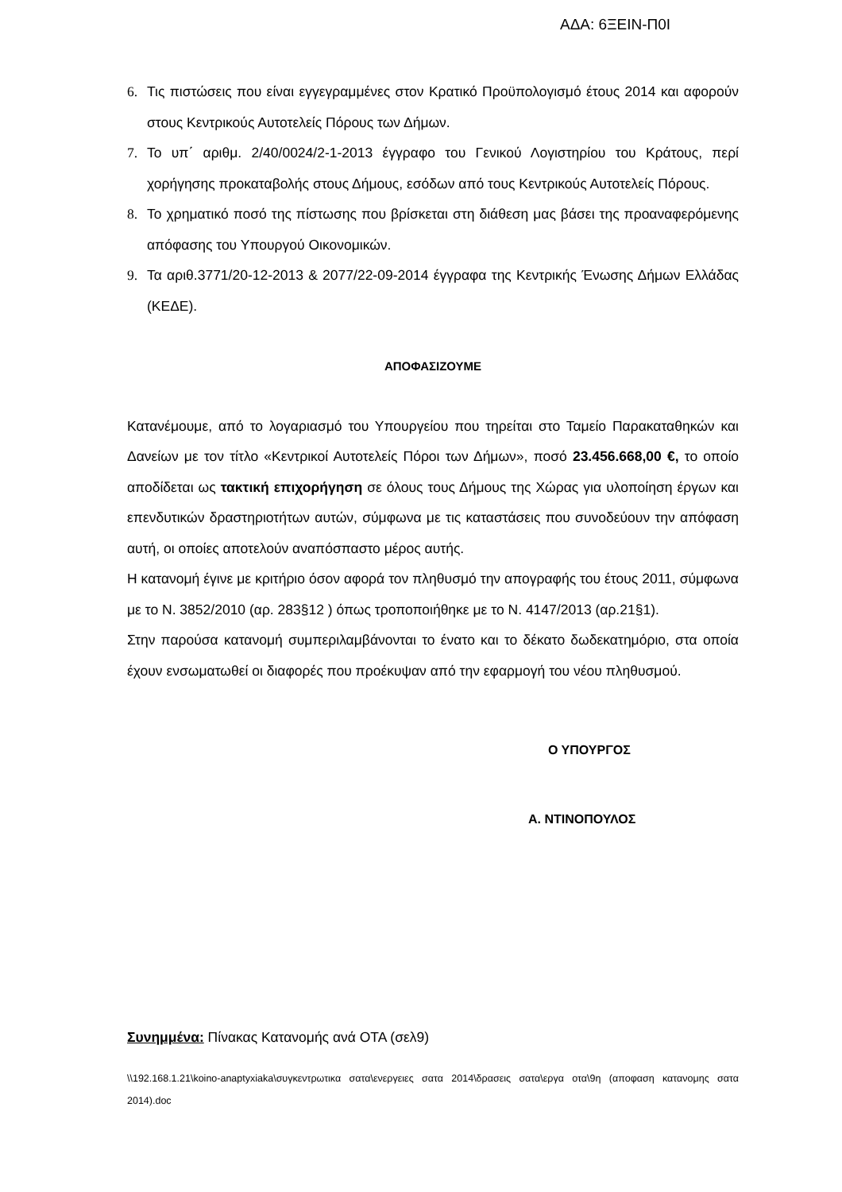ΑΔΑ: 6ΞΕΙΝ-Π0Ι
6. Τις πιστώσεις που είναι εγγεγραμμένες στον Κρατικό Προϋπολογισμό έτους 2014 και αφορούν στους Κεντρικούς Αυτοτελείς Πόρους των Δήμων.
7. Το υπ΄ αριθμ. 2/40/0024/2-1-2013 έγγραφο του Γενικού Λογιστηρίου του Κράτους, περί χορήγησης προκαταβολής στους Δήμους, εσόδων από τους Κεντρικούς Αυτοτελείς Πόρους.
8. Το χρηματικό ποσό της πίστωσης που βρίσκεται στη διάθεση μας βάσει της προαναφερόμενης απόφασης του Υπουργού Οικονομικών.
9. Τα αριθ.3771/20-12-2013 & 2077/22-09-2014 έγγραφα της Κεντρικής Ένωσης Δήμων Ελλάδας (ΚΕΔΕ).
ΑΠΟΦΑΣΙΖΟΥΜΕ
Κατανέμουμε, από το λογαριασμό του Υπουργείου που τηρείται στο Ταμείο Παρακαταθηκών και Δανείων με τον τίτλο «Κεντρικοί Αυτοτελείς Πόροι των Δήμων», ποσό 23.456.668,00 €, το οποίο αποδίδεται ως τακτική επιχορήγηση σε όλους τους Δήμους της Χώρας για υλοποίηση έργων και επενδυτικών δραστηριοτήτων αυτών, σύμφωνα με τις καταστάσεις που συνοδεύουν την απόφαση αυτή, οι οποίες αποτελούν αναπόσπαστο μέρος αυτής.
Η κατανομή έγινε με κριτήριο όσον αφορά τον πληθυσμό την απογραφής του έτους 2011, σύμφωνα με το Ν. 3852/2010 (αρ. 283§12 ) όπως τροποποιήθηκε με το Ν. 4147/2013 (αρ.21§1).
Στην παρούσα κατανομή συμπεριλαμβάνονται το ένατο και το δέκατο δωδεκατημόριο, στα οποία έχουν ενσωματωθεί οι διαφορές που προέκυψαν από την εφαρμογή του νέου πληθυσμού.
Ο ΥΠΟΥΡΓΟΣ
Α. ΝΤΙΝΟΠΟΥΛΟΣ
Συνημμένα: Πίνακας Κατανομής ανά ΟΤΑ (σελ9)
\\192.168.1.21\koino-anaptyxiaka\συγκεντρωτικα σατα\ενεργειες σατα 2014\δρασεις σατα\εργα οτα\9η (αποφαση κατανομης σατα 2014).doc